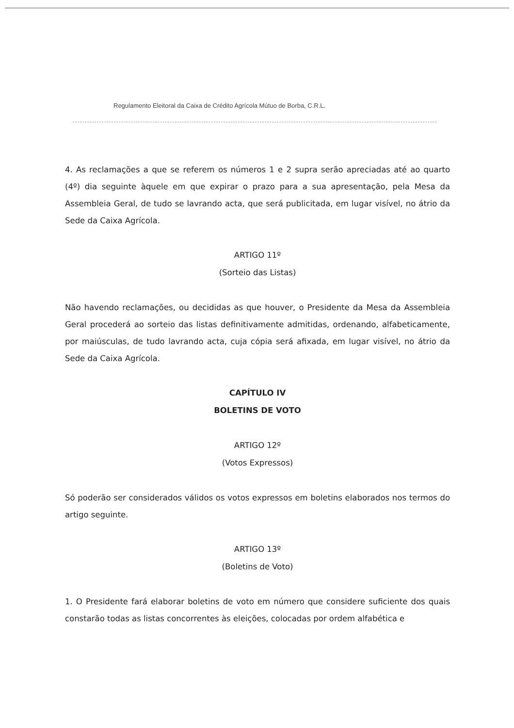Regulamento Eleitoral da Caixa de Crédito Agrícola Mútuo de Borba, C.R.L.
4. As reclamações a que se referem os números 1 e 2 supra serão apreciadas até ao quarto (4º) dia seguinte àquele em que expirar o prazo para a sua apresentação, pela Mesa da Assembleia Geral, de tudo se lavrando acta, que será publicitada, em lugar visível, no átrio da Sede da Caixa Agrícola.
ARTIGO 11º
(Sorteio das Listas)
Não havendo reclamações, ou decididas as que houver, o Presidente da Mesa da Assembleia Geral procederá ao sorteio das listas definitivamente admitidas, ordenando, alfabeticamente, por maiúsculas, de tudo lavrando acta, cuja cópia será afixada, em lugar visível, no átrio da Sede da Caixa Agrícola.
CAPÍTULO IV
BOLETINS DE VOTO
ARTIGO 12º
(Votos Expressos)
Só poderão ser considerados válidos os votos expressos em boletins elaborados nos termos do artigo seguinte.
ARTIGO 13º
(Boletins de Voto)
1. O Presidente fará elaborar boletins de voto em número que considere suficiente dos quais constarão todas as listas concorrentes às eleições, colocadas por ordem alfabética e